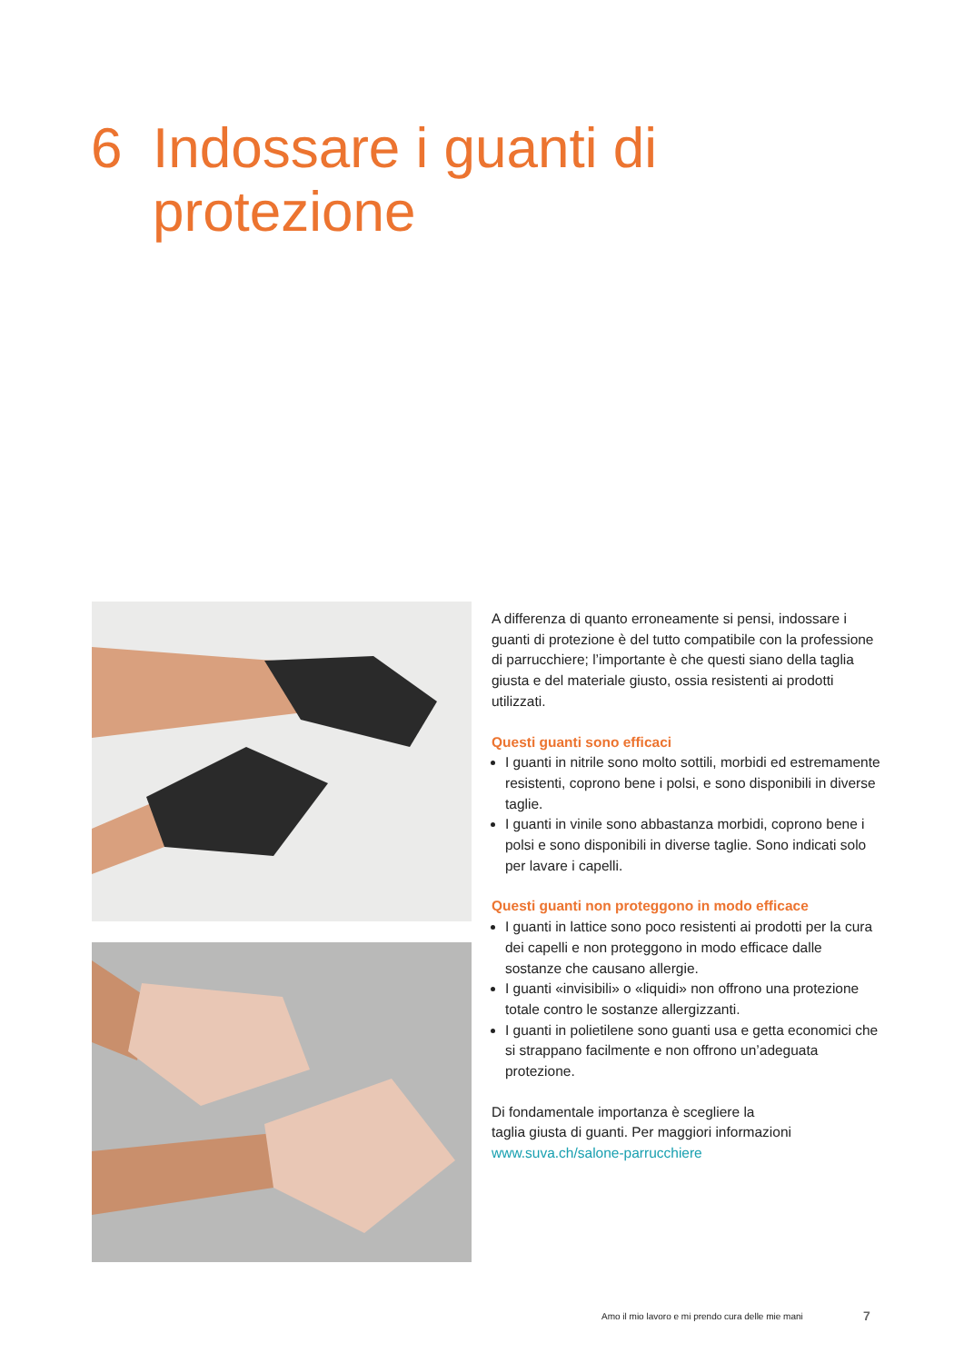6 Indossare i guanti di
protezione
A differenza di quanto erroneamente si pensi, indossare i guanti di protezione è del tutto compatibile con la professione di parrucchiere; l’importante è che questi siano della taglia giusta e del materiale giusto, ossia resistenti ai prodotti utilizzati.
Questi guanti sono efficaci
I guanti in nitrile sono molto sottili, morbidi ed estremamente resistenti, coprono bene i polsi, e sono disponibili in diverse taglie.
I guanti in vinile sono abbastanza morbidi, coprono bene i polsi e sono disponibili in diverse taglie. Sono indicati solo per lavare i capelli.
Questi guanti non proteggono in modo efficace
I guanti in lattice sono poco resistenti ai prodotti per la cura dei capelli e non proteggono in modo efficace dalle sostanze che causano allergie.
I guanti «invisibili» o «liquidi» non offrono una protezione totale contro le sostanze allergizzanti.
I guanti in polietilene sono guanti usa e getta economici che si strappano facilmente e non offrono un’adeguata protezione.
Di fondamentale importanza è scegliere la
taglia giusta di guanti. Per maggiori informazioni
www.suva.ch/salone-parrucchiere
Amo il mio lavoro e mi prendo cura delle mie mani
7